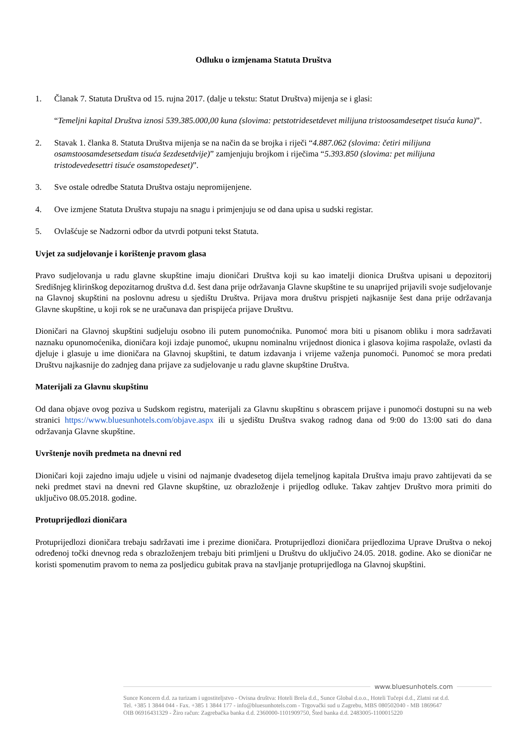Odluku o izmjenama Statuta Društva
1. Članak 7. Statuta Društva od 15. rujna 2017. (dalje u tekstu: Statut Društva) mijenja se i glasi:
“Temeljni kapital Društva iznosi 539.385.000,00 kuna (slovima: petstotridesetdevet milijuna tristoosamdesetpet tisuća kuna)”.
2. Stavak 1. članka 8. Statuta Društva mijenja se na način da se brojka i riječi “4.887.062 (slovima: četiri milijuna osamstoosamdesetsedam tisuća šezdesetdvije)” zamjenjuju brojkom i riječima “5.393.850 (slovima: pet milijuna tristodevedesettri tisuće osamstopedeset)”.
3. Sve ostale odredbe Statuta Društva ostaju nepromijenjene.
4. Ove izmjene Statuta Društva stupaju na snagu i primjenjuju se od dana upisa u sudski registar.
5. Ovlašćuje se Nadzorni odbor da utvrdi potpuni tekst Statuta.
Uvjet za sudjelovanje i korištenje pravom glasa
Pravo sudjelovanja u radu glavne skupštine imaju dioničari Društva koji su kao imatelji dionica Društva upisani u depozitorij Središnjeg klirinškog depozitarnog društva d.d. šest dana prije održavanja Glavne skupštine te su unaprijed prijavili svoje sudjelovanje na Glavnoj skupštini na poslovnu adresu u sjedištu Društva. Prijava mora društvu prispjeti najkasnije šest dana prije održavanja Glavne skupštine, u koji rok se ne uračunava dan prispijeća prijave Društvu.
Dioničari na Glavnoj skupštini sudjeluju osobno ili putem punomoćnika. Punomoć mora biti u pisanom obliku i mora sadržavati naznaku opunomoćenika, dioničara koji izdaje punomoć, ukupnu nominalnu vrijednost dionica i glasova kojima raspolaže, ovlasti da djeluje i glasuje u ime dioničara na Glavnoj skupštini, te datum izdavanja i vrijeme važenja punomoći. Punomoć se mora predati Društvu najkasnije do zadnjeg dana prijave za sudjelovanje u radu glavne skupštine Društva.
Materijali za Glavnu skupštinu
Od dana objave ovog poziva u Sudskom registru, materijali za Glavnu skupštinu s obrascem prijave i punomoći dostupni su na web stranici https://www.bluesunhotels.com/objave.aspx ili u sjedištu Društva svakog radnog dana od 9:00 do 13:00 sati do dana održavanja Glavne skupštine.
Uvrštenje novih predmeta na dnevni red
Dioničari koji zajedno imaju udjele u visini od najmanje dvadesetog dijela temeljnog kapitala Društva imaju pravo zahtijevati da se neki predmet stavi na dnevni red Glavne skupštine, uz obrazloženje i prijedlog odluke. Takav zahtjev Društvo mora primiti do uključivo 08.05.2018. godine.
Protuprijedlozi dioničara
Protuprijedlozi dioničara trebaju sadržavati ime i prezime dioničara. Protuprijedlozi dioničara prijedlozima Uprave Društva o nekoj određenoj točki dnevnog reda s obrazloženjem trebaju biti primljeni u Društvu do uključivo 24.05. 2018. godine. Ako se dioničar ne koristi spomenutim pravom to nema za posljedicu gubitak prava na stavljanje protuprijedloga na Glavnoj skupštini.
www.bluesunhotels.com
Sunce Koncern d.d. za turizam i ugostiteljstvo - Ovisna društva: Hoteli Brela d.d., Sunce Global d.o.o., Hoteli Tučepi d.d., Zlatni rat d.d.
Tel. +385 1 3844 044 - Fax. +385 1 3844 177 - info@bluesunhotels.com - Trgovački sud u Zagrebu, MBS 080502040 - MB 1869647
OIB 06916431329 - Žiro račun: Zagrebačka banka d.d. 2360000-1101909750, Šted banka d.d. 2483005-1100015220